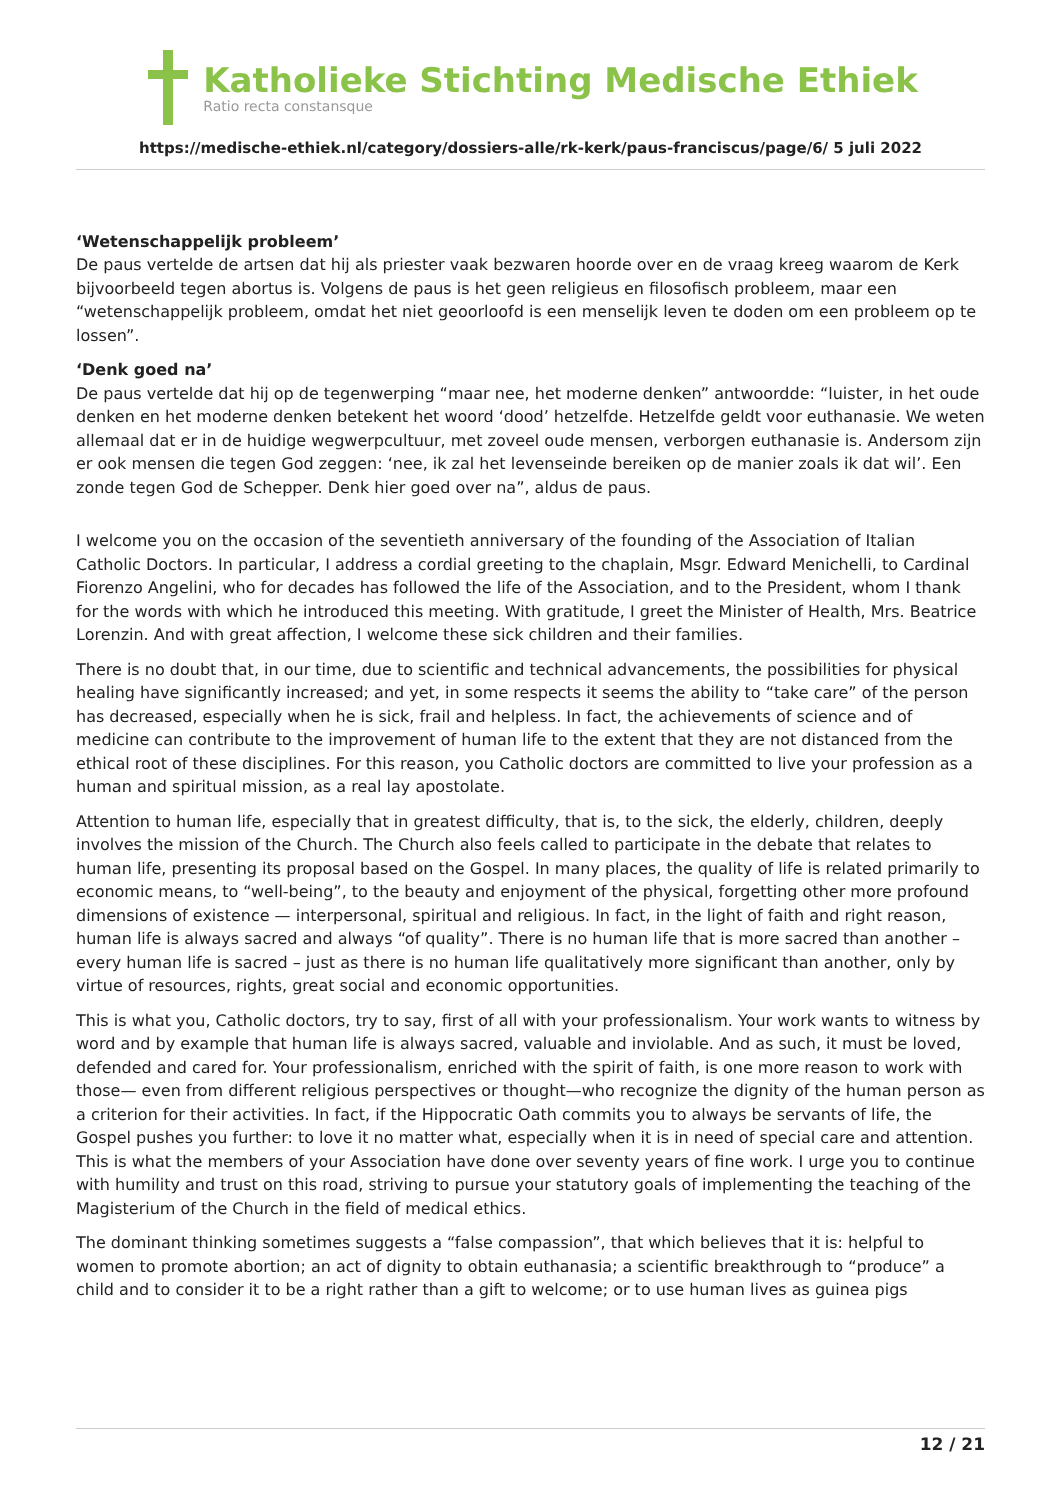Katholieke Stichting Medische Ethiek
Ratio recta constansque
https://medische-ethiek.nl/category/dossiers-alle/rk-kerk/paus-franciscus/page/6/ 5 juli 2022
‘Wetenschappelijk probleem’
De paus vertelde de artsen dat hij als priester vaak bezwaren hoorde over en de vraag kreeg waarom de Kerk bijvoorbeeld tegen abortus is. Volgens de paus is het geen religieus en filosofisch probleem, maar een “wetenschappelijk probleem, omdat het niet geoorloofd is een menselijk leven te doden om een probleem op te lossen”.
‘Denk goed na’
De paus vertelde dat hij op de tegenwerping “maar nee, het moderne denken” antwoordde: “luister, in het oude denken en het moderne denken betekent het woord ‘dood’ hetzelfde. Hetzelfde geldt voor euthanasie. We weten allemaal dat er in de huidige wegwerpcultuur, met zoveel oude mensen, verborgen euthanasie is. Andersom zijn er ook mensen die tegen God zeggen: ‘nee, ik zal het levenseinde bereiken op de manier zoals ik dat wil’. Een zonde tegen God de Schepper. Denk hier goed over na”, aldus de paus.
I welcome you on the occasion of the seventieth anniversary of the founding of the Association of Italian Catholic Doctors. In particular, I address a cordial greeting to the chaplain, Msgr. Edward Menichelli, to Cardinal Fiorenzo Angelini, who for decades has followed the life of the Association, and to the President, whom I thank for the words with which he introduced this meeting. With gratitude, I greet the Minister of Health, Mrs. Beatrice Lorenzin. And with great affection, I welcome these sick children and their families.
There is no doubt that, in our time, due to scientific and technical advancements, the possibilities for physical healing have significantly increased; and yet, in some respects it seems the ability to “take care” of the person has decreased, especially when he is sick, frail and helpless. In fact, the achievements of science and of medicine can contribute to the improvement of human life to the extent that they are not distanced from the ethical root of these disciplines. For this reason, you Catholic doctors are committed to live your profession as a human and spiritual mission, as a real lay apostolate.
Attention to human life, especially that in greatest difficulty, that is, to the sick, the elderly, children, deeply involves the mission of the Church. The Church also feels called to participate in the debate that relates to human life, presenting its proposal based on the Gospel. In many places, the quality of life is related primarily to economic means, to “well-being”, to the beauty and enjoyment of the physical, forgetting other more profound dimensions of existence — interpersonal, spiritual and religious. In fact, in the light of faith and right reason, human life is always sacred and always “of quality”. There is no human life that is more sacred than another – every human life is sacred – just as there is no human life qualitatively more significant than another, only by virtue of resources, rights, great social and economic opportunities.
This is what you, Catholic doctors, try to say, first of all with your professionalism. Your work wants to witness by word and by example that human life is always sacred, valuable and inviolable. And as such, it must be loved, defended and cared for. Your professionalism, enriched with the spirit of faith, is one more reason to work with those— even from different religious perspectives or thought—who recognize the dignity of the human person as a criterion for their activities. In fact, if the Hippocratic Oath commits you to always be servants of life, the Gospel pushes you further: to love it no matter what, especially when it is in need of special care and attention. This is what the members of your Association have done over seventy years of fine work. I urge you to continue with humility and trust on this road, striving to pursue your statutory goals of implementing the teaching of the Magisterium of the Church in the field of medical ethics.
The dominant thinking sometimes suggests a “false compassion”, that which believes that it is: helpful to women to promote abortion; an act of dignity to obtain euthanasia; a scientific breakthrough to “produce” a child and to consider it to be a right rather than a gift to welcome; or to use human lives as guinea pigs
12 / 21